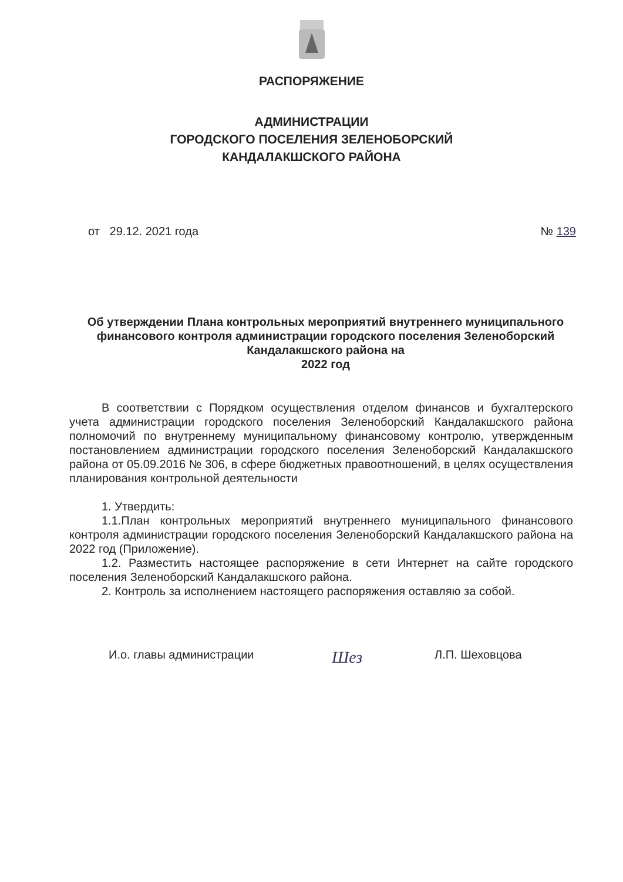РАСПОРЯЖЕНИЕ
АДМИНИСТРАЦИИ
ГОРОДСКОГО ПОСЕЛЕНИЯ ЗЕЛЕНОБОРСКИЙ
КАНДАЛАКШСКОГО РАЙОНА
от 29.12. 2021 года № 139
Об утверждении Плана контрольных мероприятий внутреннего муниципального финансового контроля администрации городского поселения Зеленоборский Кандалакшского района на
2022 год
В соответствии с Порядком осуществления отделом финансов и бухгалтерского учета администрации городского поселения Зеленоборский Кандалакшского района полномочий по внутреннему муниципальному финансовому контролю, утвержденным постановлением администрации городского поселения Зеленоборский Кандалакшского района от 05.09.2016 № 306, в сфере бюджетных правоотношений, в целях осуществления планирования контрольной деятельности
1. Утвердить:
1.1.План контрольных мероприятий внутреннего муниципального финансового контроля администрации городского поселения Зеленоборский Кандалакшского района на 2022 год (Приложение).
1.2. Разместить настоящее распоряжение в сети Интернет на сайте городского поселения Зеленоборский Кандалакшского района.
2. Контроль за исполнением настоящего распоряжения оставляю за собой.
И.о. главы администрации Шез Л.П. Шеховцова